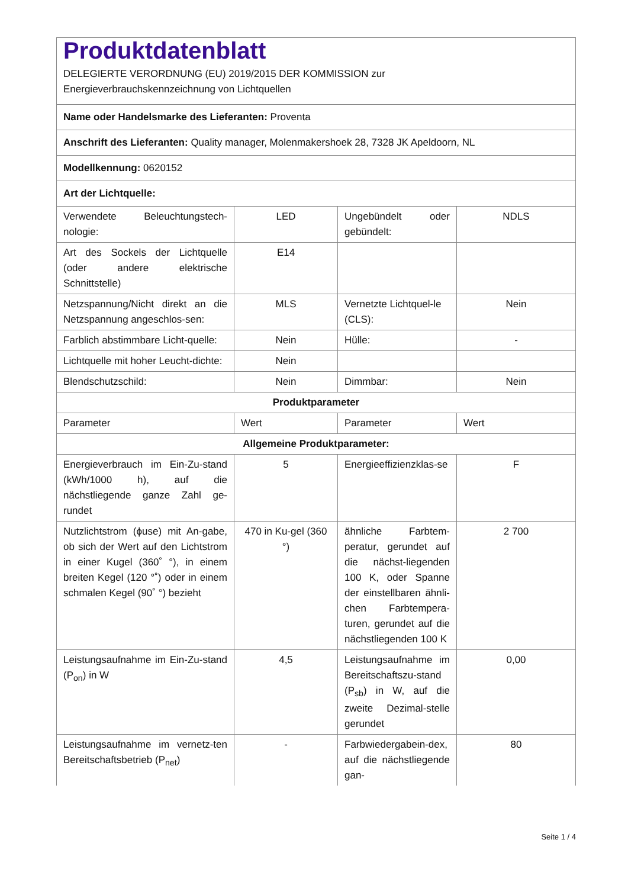| Produktdatenblatt DELEGIERTE VERORDNUNG (EU) 2019/2015 DER KOMMISSION zur Energieverbrauchskennzeichnung von Lichtquellen | | | |
| Name oder Handelsmarke des Lieferanten: Proventa | | | |
| Anschrift des Lieferanten: Quality manager, Molenmakershoek 28, 7328 JK Apeldoorn, NL | | | |
| Modellkennung: 0620152 | | | |
| Art der Lichtquelle: | | | |
| Verwendete Beleuchtungstech-nologie: | LED | Ungebündelt oder gebündelt: | NDLS |
| Art des Sockels der Lichtquelle (oder andere elektrische Schnittstelle) | E14 | | |
| Netzspannung/Nicht direkt an die Netzspannung angeschlos-sen: | MLS | Vernetzte Lichtquel-le (CLS): | Nein |
| Farblich abstimmbare Licht-quelle: | Nein | Hülle: | - |
| Lichtquelle mit hoher Leucht-dichte: | Nein | | |
| Blendschutzschild: | Nein | Dimmbar: | Nein |
| Produktparameter | | | |
| Parameter | Wert | Parameter | Wert |
| Allgemeine Produktparameter: | | | |
| Energieverbrauch im Ein-Zu-stand (kWh/1000 h), auf die nächstliegende ganze Zahl ge-rundet | 5 | Energieeffizienzklas-se | F |
| Nutzlichtstrom (ϕuse) mit An-gabe, ob sich der Wert auf den Lichtstrom in einer Kugel (360˚ °), in einem breiten Kegel (120 °˚) oder in einem schmalen Kegel (90˚ °) bezieht | 470 in Ku-gel (360 °) | ähnliche Farbtem-peratur, gerundet auf die nächst-liegenden 100 K, oder Spanne der einstellbaren ähnli-chen Farbtempera-turen, gerundet auf die nächstliegenden 100 K | 2 700 |
| Leistungsaufnahme im Ein-Zu-stand (P<sub>on</sub>) in W | 4,5 | Leistungsaufnahme im Bereitschaftszu-stand (P<sub>sb</sub>) in W, auf die zweite Dezimal-stelle gerundet | 0,00 |
| Leistungsaufnahme im vernetz-ten Bereitschaftsbetrieb (P<sub>net</sub>) | - | Farbwiedergabein-dex, auf die nächstliegende gan- | 80 |
Seite 1 / 4